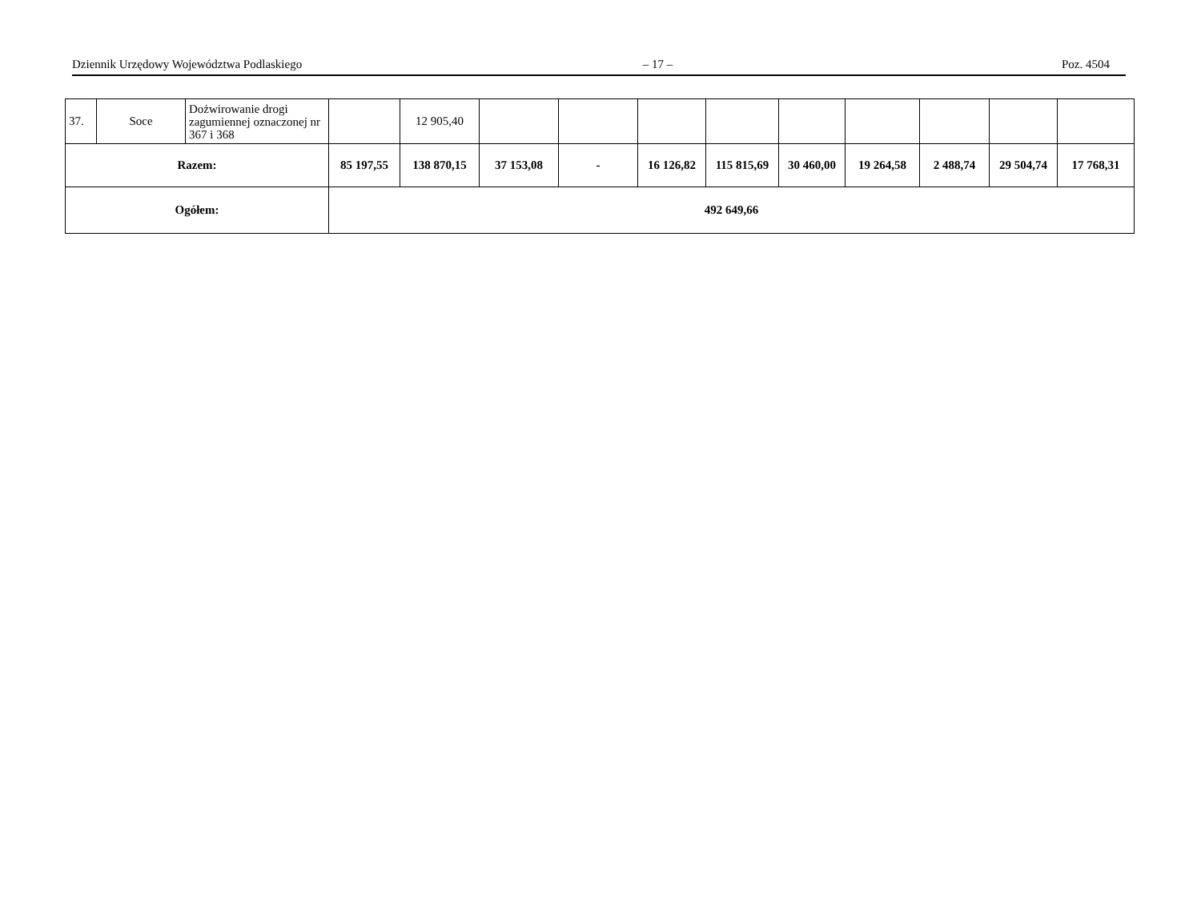Dziennik Urzędowy Województwa Podlaskiego – 17 – Poz. 4504
| 37. | Soce | Dożwirowanie drogi zagumiennej oznaczonej nr 367 i 368 | | 12 905,40 | | | | | | | | | |
| Razem: | | | 85 197,55 | 138 870,15 | 37 153,08 | - | 16 126,82 | 115 815,69 | 30 460,00 | 19 264,58 | 2 488,74 | 29 504,74 | 17 768,31 |
| Ogółem: | | | 492 649,66 | | | | | | | | | | |